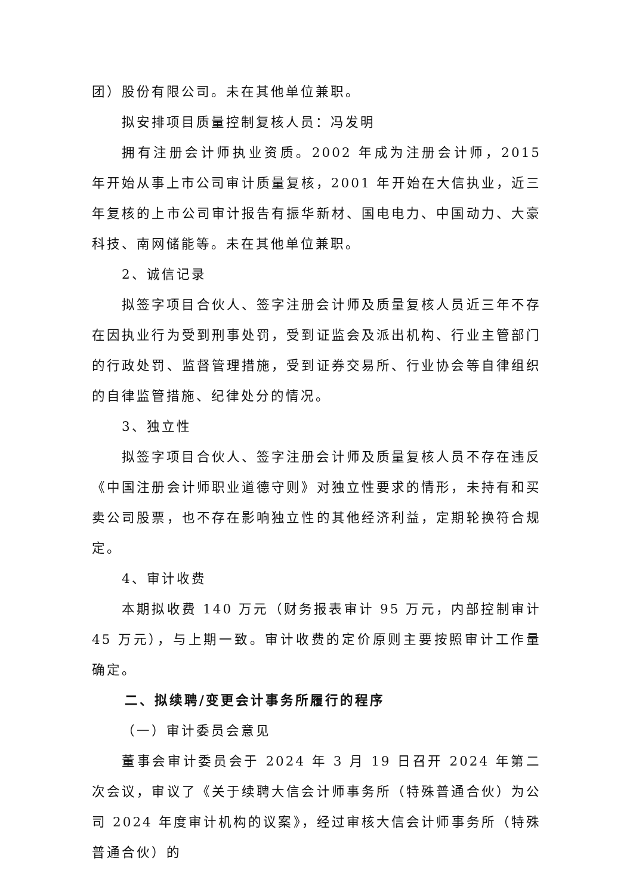团）股份有限公司。未在其他单位兼职。
拟安排项目质量控制复核人员：冯发明
拥有注册会计师执业资质。2002 年成为注册会计师，2015 年开始从事上市公司审计质量复核，2001 年开始在大信执业，近三年复核的上市公司审计报告有振华新材、国电电力、中国动力、大豪科技、南网储能等。未在其他单位兼职。
2、诚信记录
拟签字项目合伙人、签字注册会计师及质量复核人员近三年不存在因执业行为受到刑事处罚，受到证监会及派出机构、行业主管部门的行政处罚、监督管理措施，受到证券交易所、行业协会等自律组织的自律监管措施、纪律处分的情况。
3、独立性
拟签字项目合伙人、签字注册会计师及质量复核人员不存在违反《中国注册会计师职业道德守则》对独立性要求的情形，未持有和买卖公司股票，也不存在影响独立性的其他经济利益，定期轮换符合规定。
4、审计收费
本期拟收费 140 万元（财务报表审计 95 万元，内部控制审计 45 万元），与上期一致。审计收费的定价原则主要按照审计工作量确定。
二、拟续聘/变更会计事务所履行的程序
（一）审计委员会意见
董事会审计委员会于 2024 年 3 月 19 日召开 2024 年第二次会议，审议了《关于续聘大信会计师事务所（特殊普通合伙）为公司 2024 年度审计机构的议案》，经过审核大信会计师事务所（特殊普通合伙）的